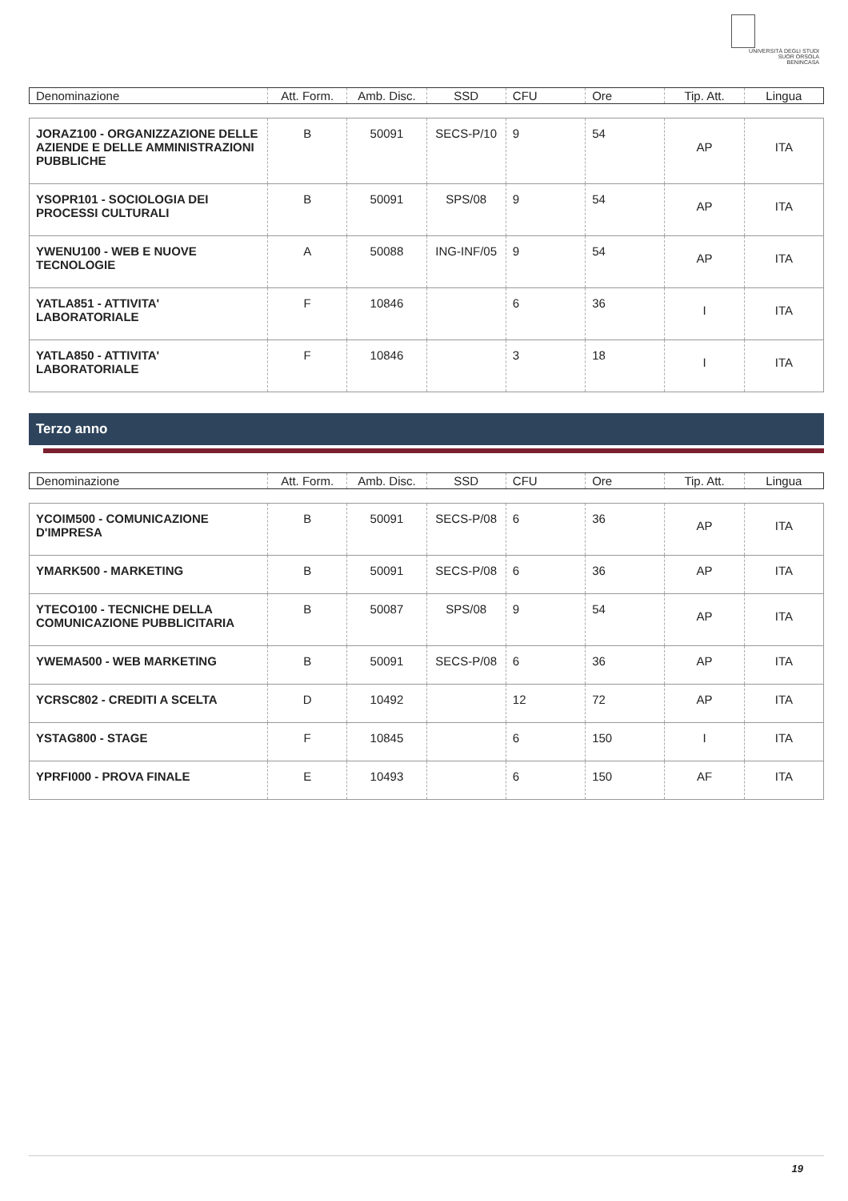UNIVERSITÀ DEGLI STUDI
SUOR ORSOLA
BENINCASA
| Denominazione | Att. Form. | Amb. Disc. | SSD | CFU | Ore | Tip. Att. | Lingua |
| JORAZ100 - ORGANIZZAZIONE DELLE AZIENDE E DELLE AMMINISTRAZIONI PUBBLICHE | B | 50091 | SECS-P/10 | 9 | 54 | AP | ITA |
| YSOPR101 - SOCIOLOGIA DEI PROCESSI CULTURALI | B | 50091 | SPS/08 | 9 | 54 | AP | ITA |
| YWENU100 - WEB E NUOVE TECNOLOGIE | A | 50088 | ING-INF/05 | 9 | 54 | AP | ITA |
| YATLA851 - ATTIVITA' LABORATORIALE | F | 10846 | | 6 | 36 | I | ITA |
| YATLA850 - ATTIVITA' LABORATORIALE | F | 10846 | | 3 | 18 | I | ITA |
Terzo anno
| Denominazione | Att. Form. | Amb. Disc. | SSD | CFU | Ore | Tip. Att. | Lingua |
| YCOIM500 - COMUNICAZIONE D'IMPRESA | B | 50091 | SECS-P/08 | 6 | 36 | AP | ITA |
| YMARK500 - MARKETING | B | 50091 | SECS-P/08 | 6 | 36 | AP | ITA |
| YTECO100 - TECNICHE DELLA COMUNICAZIONE PUBBLICITARIA | B | 50087 | SPS/08 | 9 | 54 | AP | ITA |
| YWEMA500 - WEB MARKETING | B | 50091 | SECS-P/08 | 6 | 36 | AP | ITA |
| YCRSC802 - CREDITI A SCELTA | D | 10492 | | 12 | 72 | AP | ITA |
| YSTAG800 - STAGE | F | 10845 | | 6 | 150 | I | ITA |
| YPRFI000 - PROVA FINALE | E | 10493 | | 6 | 150 | AF | ITA |
19